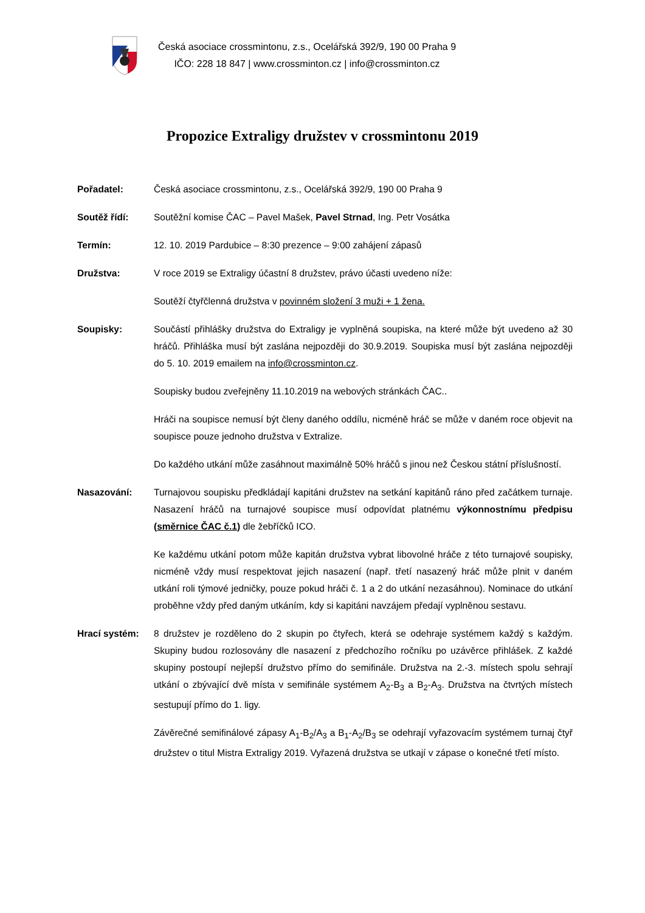Česká asociace crossmintonu, z.s., Ocelářská 392/9, 190 00 Praha 9
IČO: 228 18 847 | www.crossminton.cz | info@crossminton.cz
Propozice Extraligy družstev v crossmintonu 2019
Pořadatel: Česká asociace crossmintonu, z.s., Ocelářská 392/9, 190 00 Praha 9
Soutěž řídí: Soutěžní komise ČAC – Pavel Mašek, Pavel Strnad, Ing. Petr Vosátka
Termín: 12. 10. 2019 Pardubice – 8:30 prezence – 9:00 zahájení zápasů
Družstva: V roce 2019 se Extraligy účastní 8 družstev, právo účasti uvedeno níže:
Soutěží čtyřčlenná družstva v povinném složení 3 muži + 1 žena.
Soupisky: Součástí přihlášky družstva do Extraligy je vyplněná soupiska, na které může být uvedeno až 30 hráčů. Přihláška musí být zaslána nejpozději do 30.9.2019. Soupiska musí být zaslána nejpozději do 5. 10. 2019 emailem na info@crossminton.cz.
Soupisky budou zveřejněny 11.10.2019 na webových stránkách ČAC..
Hráči na soupisce nemusí být členy daného oddílu, nicméně hráč se může v daném roce objevit na soupisce pouze jednoho družstva v Extralize.
Do každého utkání může zasáhnout maximálně 50% hráčů s jinou než Českou státní příslušností.
Nasazování: Turnajovou soupisku předkládají kapitáni družstev na setkání kapitánů ráno před začátkem turnaje. Nasazení hráčů na turnajové soupisce musí odpovídat platnému výkonnostnímu předpisu (směrnice ČAC č.1) dle žebříčků ICO.
Ke každému utkání potom může kapitán družstva vybrat libovolné hráče z této turnajové soupisky, nicméně vždy musí respektovat jejich nasazení (např. třetí nasazený hráč může plnit v daném utkání roli týmové jedničky, pouze pokud hráči č. 1 a 2 do utkání nezasáhnou). Nominace do utkání proběhne vždy před daným utkáním, kdy si kapitáni navzájem předají vyplněnou sestavu.
Hrací systém: 8 družstev je rozděleno do 2 skupin po čtyřech, která se odehraje systémem každý s každým. Skupiny budou rozlosovány dle nasazení z předchozího ročníku po uzávěrce přihlášek. Z každé skupiny postoupí nejlepší družstvo přímo do semifinále. Družstva na 2.-3. místech spolu sehrají utkání o zbývající dvě místa v semifinále systémem A<sub>2</sub>-B<sub>3</sub> a B<sub>2</sub>-A<sub>3</sub>. Družstva na čtvrtých místech sestupují přímo do 1. ligy.
Závěrečné semifinálové zápasy A<sub>1</sub>-B<sub>2</sub>/A<sub>3</sub> a B<sub>1</sub>-A<sub>2</sub>/B<sub>3</sub> se odehrají vyřazovacím systémem turnaj čtyř družstev o titul Mistra Extraligy 2019. Vyřazená družstva se utkají v zápase o konečné třetí místo.